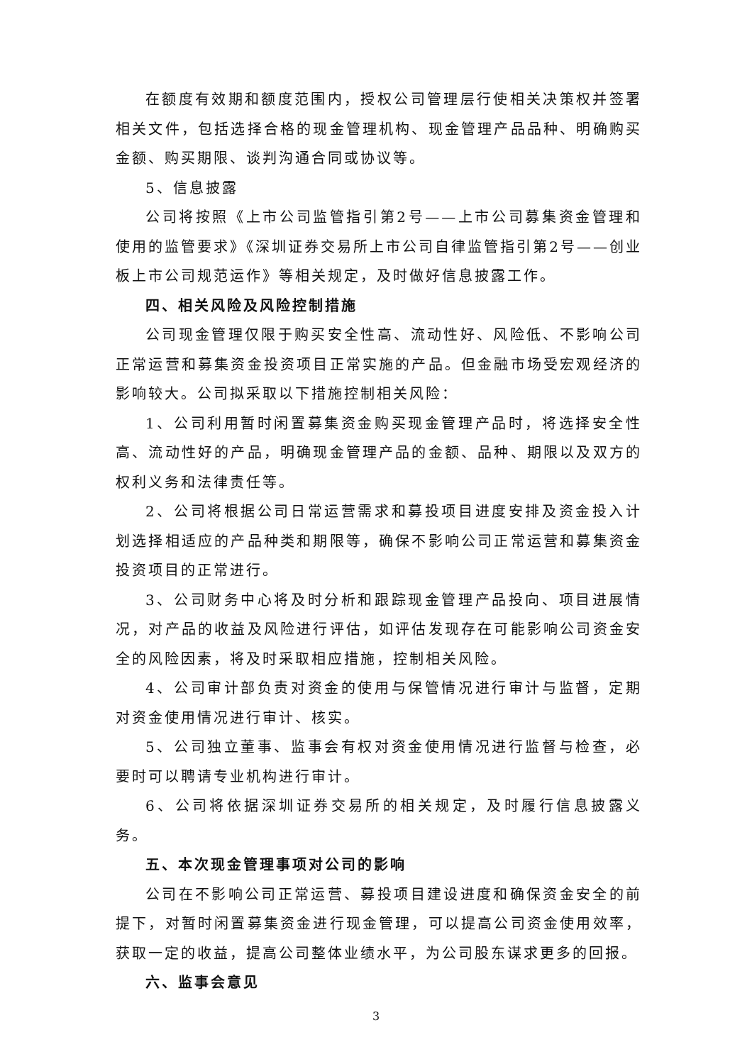在额度有效期和额度范围内，授权公司管理层行使相关决策权并签署相关文件，包括选择合格的现金管理机构、现金管理产品品种、明确购买金额、购买期限、谈判沟通合同或协议等。
5、信息披露
公司将按照《上市公司监管指引第2号——上市公司募集资金管理和使用的监管要求》《深圳证券交易所上市公司自律监管指引第2号——创业板上市公司规范运作》等相关规定，及时做好信息披露工作。
四、相关风险及风险控制措施
公司现金管理仅限于购买安全性高、流动性好、风险低、不影响公司正常运营和募集资金投资项目正常实施的产品。但金融市场受宏观经济的影响较大。公司拟采取以下措施控制相关风险：
1、公司利用暂时闲置募集资金购买现金管理产品时，将选择安全性高、流动性好的产品，明确现金管理产品的金额、品种、期限以及双方的权利义务和法律责任等。
2、公司将根据公司日常运营需求和募投项目进度安排及资金投入计划选择相适应的产品种类和期限等，确保不影响公司正常运营和募集资金投资项目的正常进行。
3、公司财务中心将及时分析和跟踪现金管理产品投向、项目进展情况，对产品的收益及风险进行评估，如评估发现存在可能影响公司资金安全的风险因素，将及时采取相应措施，控制相关风险。
4、公司审计部负责对资金的使用与保管情况进行审计与监督，定期对资金使用情况进行审计、核实。
5、公司独立董事、监事会有权对资金使用情况进行监督与检查，必要时可以聘请专业机构进行审计。
6、公司将依据深圳证券交易所的相关规定，及时履行信息披露义务。
五、本次现金管理事项对公司的影响
公司在不影响公司正常运营、募投项目建设进度和确保资金安全的前提下，对暂时闲置募集资金进行现金管理，可以提高公司资金使用效率，获取一定的收益，提高公司整体业绩水平，为公司股东谋求更多的回报。
六、监事会意见
3